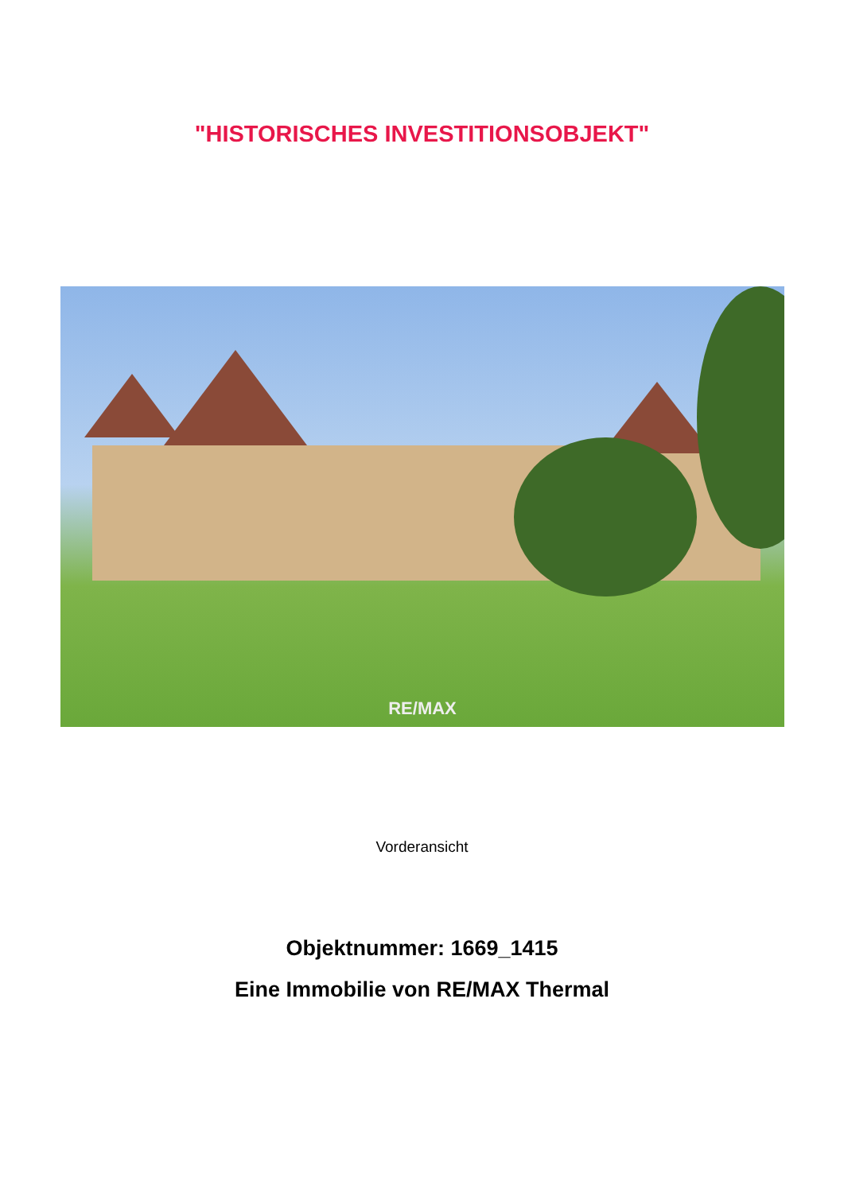"HISTORISCHES INVESTITIONSOBJEKT"
RE/MAX
Vorderansicht
Objektnummer: 1669_1415
Eine Immobilie von RE/MAX Thermal